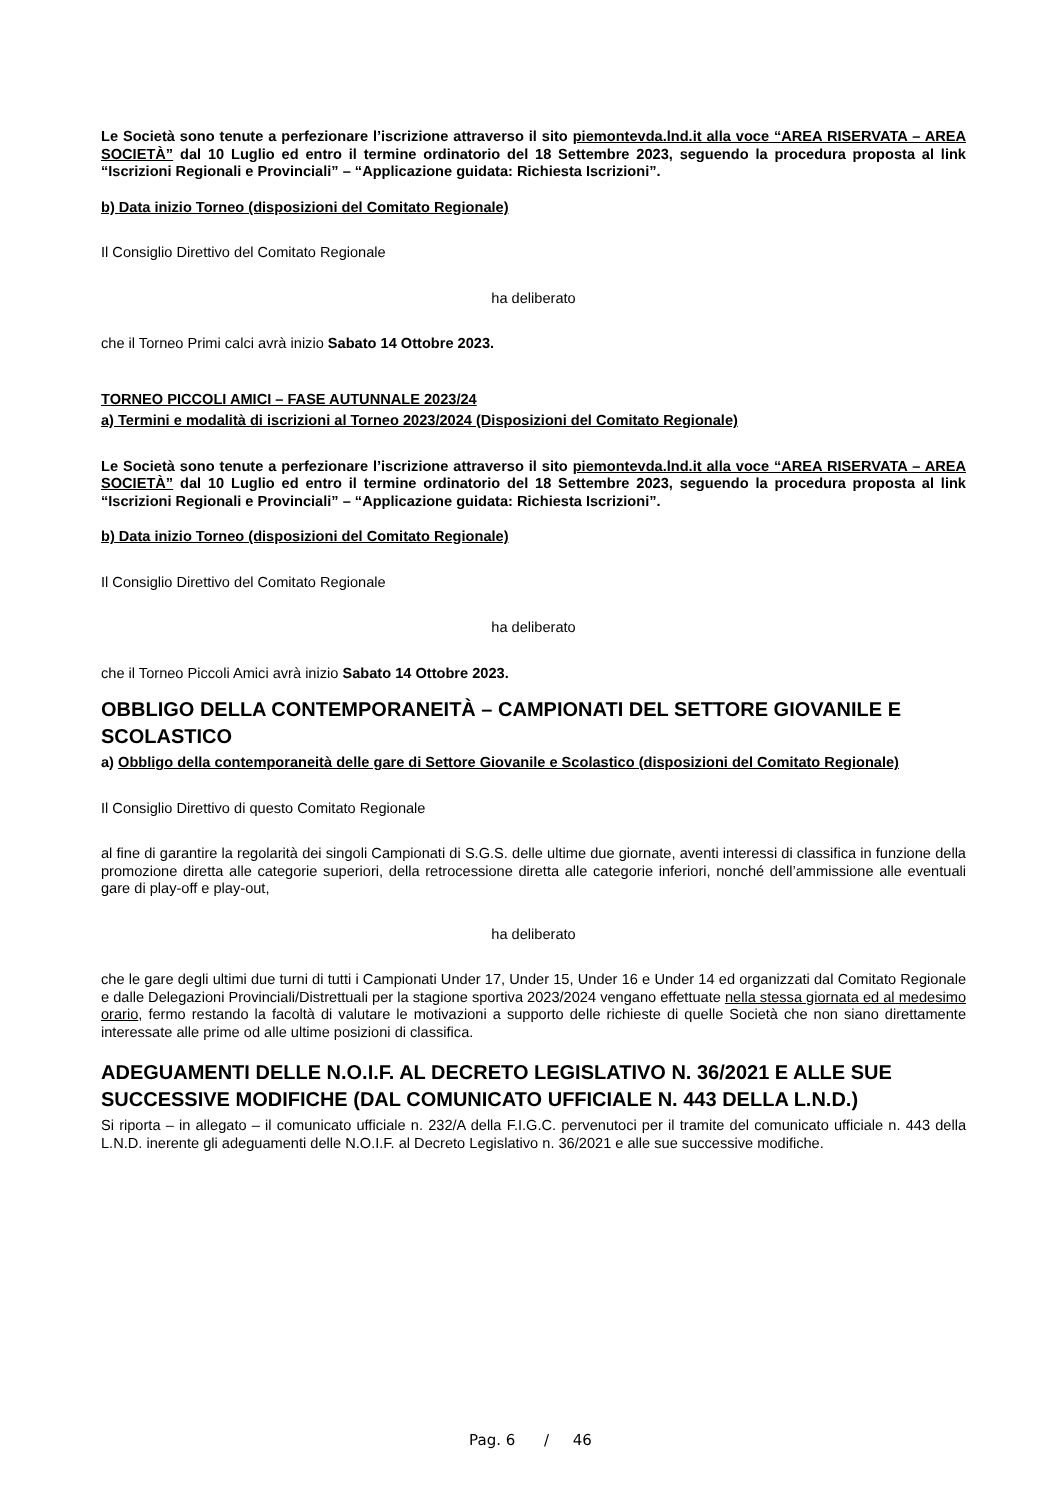Le Società sono tenute a perfezionare l’iscrizione attraverso il sito piemontevda.lnd.it alla voce “AREA RISERVATA – AREA SOCIETÀ” dal 10 Luglio ed entro il termine ordinatorio del 18 Settembre 2023, seguendo la procedura proposta al link “Iscrizioni Regionali e Provinciali” – “Applicazione guidata: Richiesta Iscrizioni”.
b) Data inizio Torneo (disposizioni del Comitato Regionale)
Il Consiglio Direttivo del Comitato Regionale
ha deliberato
che il Torneo Primi calci avrà inizio Sabato 14 Ottobre 2023.
TORNEO PICCOLI AMICI – FASE AUTUNNALE 2023/24
a) Termini e modalità di iscrizioni al Torneo 2023/2024 (Disposizioni del Comitato Regionale)
Le Società sono tenute a perfezionare l’iscrizione attraverso il sito piemontevda.lnd.it alla voce “AREA RISERVATA – AREA SOCIETÀ” dal 10 Luglio ed entro il termine ordinatorio del 18 Settembre 2023, seguendo la procedura proposta al link “Iscrizioni Regionali e Provinciali” – “Applicazione guidata: Richiesta Iscrizioni”.
b) Data inizio Torneo (disposizioni del Comitato Regionale)
Il Consiglio Direttivo del Comitato Regionale
ha deliberato
che il Torneo Piccoli Amici avrà inizio Sabato 14 Ottobre 2023.
OBBLIGO DELLA CONTEMPORANEITÀ – CAMPIONATI DEL SETTORE GIOVANILE E SCOLASTICO
a) Obbligo della contemporaneità delle gare di Settore Giovanile e Scolastico (disposizioni del Comitato Regionale)
Il Consiglio Direttivo di questo Comitato Regionale
al fine di garantire la regolarità dei singoli Campionati di S.G.S. delle ultime due giornate, aventi interessi di classifica in funzione della promozione diretta alle categorie superiori, della retrocessione diretta alle categorie inferiori, nonché dell’ammissione alle eventuali gare di play-off e play-out,
ha deliberato
che le gare degli ultimi due turni di tutti i Campionati Under 17, Under 15, Under 16 e Under 14 ed organizzati dal Comitato Regionale e dalle Delegazioni Provinciali/Distrettuali per la stagione sportiva 2023/2024 vengano effettuate nella stessa giornata ed al medesimo orario, fermo restando la facoltà di valutare le motivazioni a supporto delle richieste di quelle Società che non siano direttamente interessate alle prime od alle ultime posizioni di classifica.
ADEGUAMENTI DELLE N.O.I.F. AL DECRETO LEGISLATIVO N. 36/2021 E ALLE SUE SUCCESSIVE MODIFICHE (DAL COMUNICATO UFFICIALE N. 443 DELLA L.N.D.)
Si riporta – in allegato – il comunicato ufficiale n. 232/A della F.I.G.C. pervenutoci per il tramite del comunicato ufficiale n. 443 della L.N.D. inerente gli adeguamenti delle N.O.I.F. al Decreto Legislativo n. 36/2021 e alle sue successive modifiche.
Pag. 6 / 46